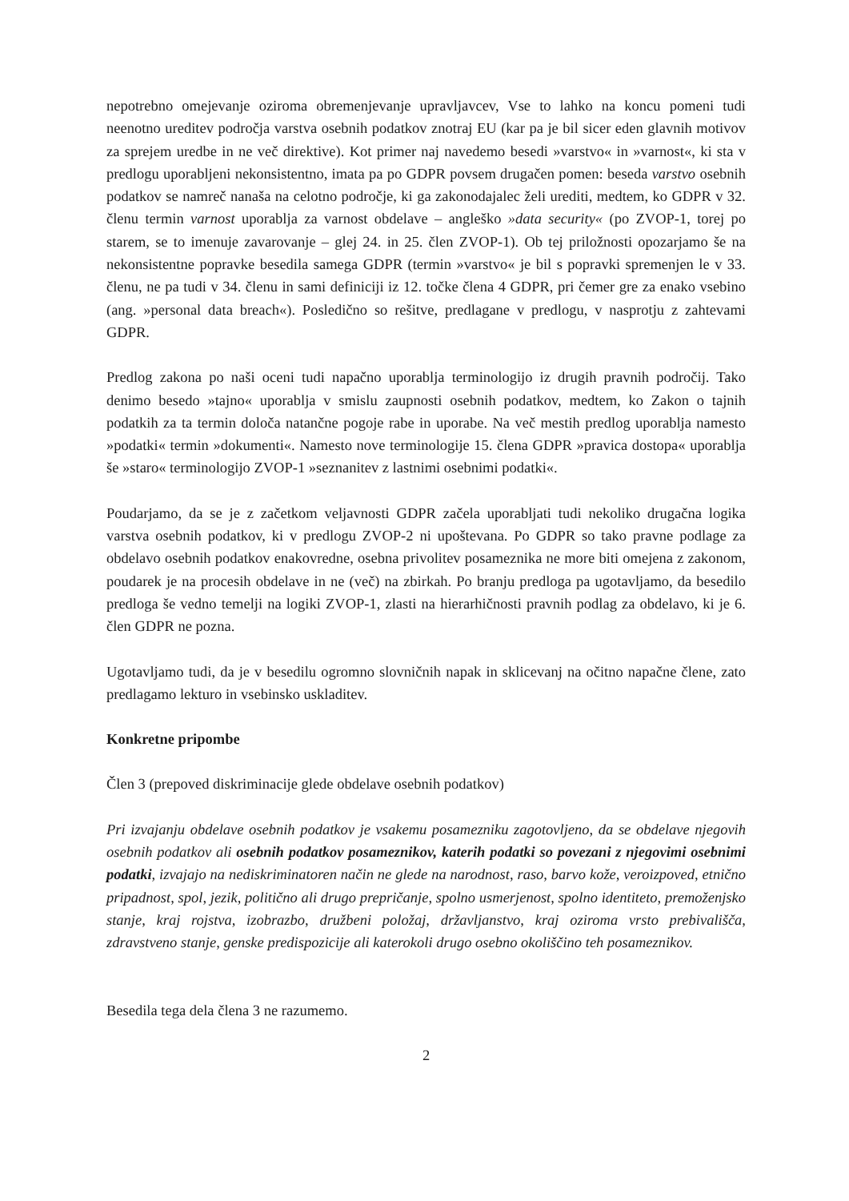nepotrebno omejevanje oziroma obremenjevanje upravljavcev, Vse to lahko na koncu pomeni tudi neenotno ureditev področja varstva osebnih podatkov znotraj EU (kar pa je bil sicer eden glavnih motivov za sprejem uredbe in ne več direktive). Kot primer naj navedemo besedi »varstvo« in »varnost«, ki sta v predlogu uporabljeni nekonsistentno, imata pa po GDPR povsem drugačen pomen: beseda varstvo osebnih podatkov se namreč nanaša na celotno področje, ki ga zakonodajalec želi urediti, medtem, ko GDPR v 32. členu termin varnost uporablja za varnost obdelave – angleško »data security« (po ZVOP-1, torej po starem, se to imenuje zavarovanje – glej 24. in 25. člen ZVOP-1). Ob tej priložnosti opozarjamo še na nekonsistentne popravke besedila samega GDPR (termin »varstvo« je bil s popravki spremenjen le v 33. členu, ne pa tudi v 34. členu in sami definiciji iz 12. točke člena 4 GDPR, pri čemer gre za enako vsebino (ang. »personal data breach«). Posledično so rešitve, predlagane v predlogu, v nasprotju z zahtevami GDPR.
Predlog zakona po naši oceni tudi napačno uporablja terminologijo iz drugih pravnih področij. Tako denimo besedo »tajno« uporablja v smislu zaupnosti osebnih podatkov, medtem, ko Zakon o tajnih podatkih za ta termin določa natančne pogoje rabe in uporabe. Na več mestih predlog uporablja namesto »podatki« termin »dokumenti«. Namesto nove terminologije 15. člena GDPR »pravica dostopa« uporablja še »staro« terminologijo ZVOP-1 »seznanitev z lastnimi osebnimi podatki«.
Poudarjamo, da se je z začetkom veljavnosti GDPR začela uporabljati tudi nekoliko drugačna logika varstva osebnih podatkov, ki v predlogu ZVOP-2 ni upoštevana. Po GDPR so tako pravne podlage za obdelavo osebnih podatkov enakovredne, osebna privolitev posameznika ne more biti omejena z zakonom, poudarek je na procesih obdelave in ne (več) na zbirkah. Po branju predloga pa ugotavljamo, da besedilo predloga še vedno temelji na logiki ZVOP-1, zlasti na hierarhičnosti pravnih podlag za obdelavo, ki je 6. člen GDPR ne pozna.
Ugotavljamo tudi, da je v besedilu ogromno slovničnih napak in sklicevanj na očitno napačne člene, zato predlagamo lekturo in vsebinsko uskladitev.
Konkretne pripombe
Člen 3 (prepoved diskriminacije glede obdelave osebnih podatkov)
Pri izvajanju obdelave osebnih podatkov je vsakemu posamezniku zagotovljeno, da se obdelave njegovih osebnih podatkov ali osebnih podatkov posameznikov, katerih podatki so povezani z njegovimi osebnimi podatki, izvajajo na nediskriminatoren način ne glede na narodnost, raso, barvo kože, veroizpoved, etnično pripadnost, spol, jezik, politično ali drugo prepričanje, spolno usmerjenost, spolno identiteto, premoženjsko stanje, kraj rojstva, izobrazbo, družbeni položaj, državljanstvo, kraj oziroma vrsto prebivališča, zdravstveno stanje, genske predispozicije ali katerokoli drugo osebno okoliščino teh posameznikov.
Besedila tega dela člena 3 ne razumemo.
2